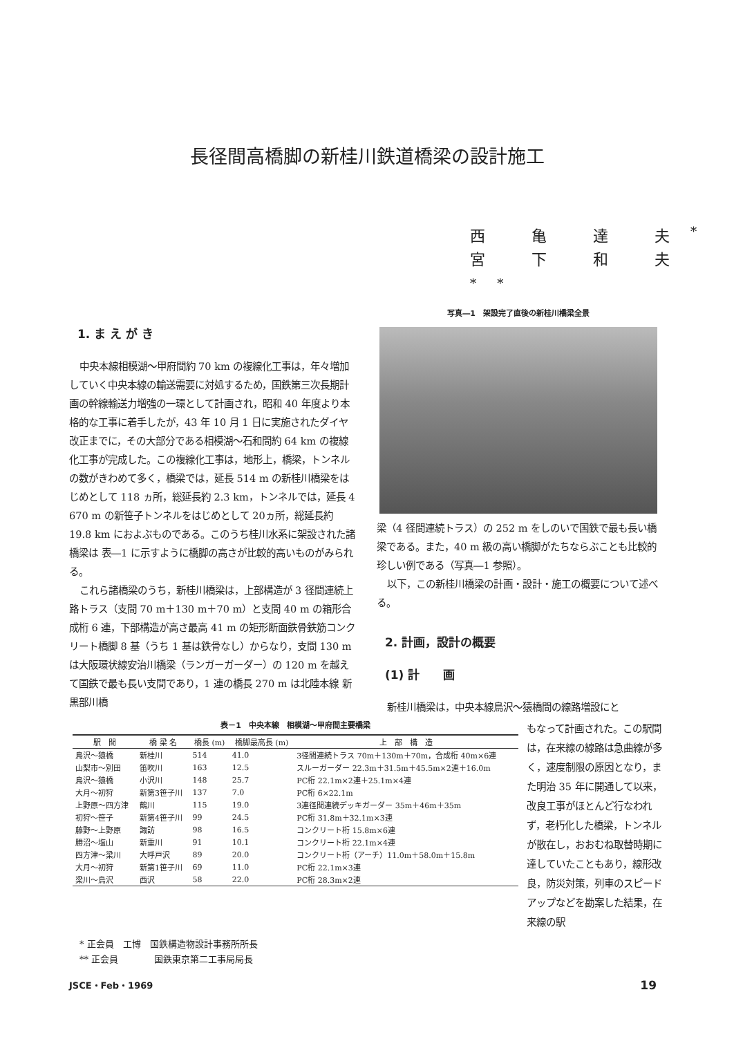長径間高橋脚の新桂川鉄道橋梁の設計施工
西 亀 達 夫<sup>*</sup>
宮 下 和 夫<sup>**</sup>
1. ま え が き
中央本線相模湖～甲府間約 70 km の複線化工事は，年々増加していく中央本線の輸送需要に対処するため，国鉄第三次長期計画の幹線輸送力増強の一環として計画され，昭和 40 年度より本格的な工事に着手したが，43 年 10 月 1 日に実施されたダイヤ改正までに，その大部分である相模湖～石和間約 64 km の複線化工事が完成した。この複線化工事は，地形上，橋梁，トンネルの数がきわめて多く，橋梁では，延長 514 m の新桂川橋梁をはじめとして 118 ヵ所，総延長約 2.3 km，トンネルでは，延長 4 670 m の新笹子トンネルをはじめとして 20ヵ所，総延長約 19.8 km におよぶものである。このうち桂川水系に架設された諸橋梁は 表―1 に示すように橋脚の高さが比較的高いものがみられる。
これら諸橋梁のうち，新桂川橋梁は，上部構造が 3 径間連続上路トラス（支間 70 m＋130 m＋70 m）と支間 40 m の箱形合成桁 6 連，下部構造が高さ最高 41 m の矩形断面鉄骨鉄筋コンクリート橋脚 8 基（うち 1 基は鉄骨なし）からなり，支間 130 m は大阪環状線安治川橋梁（ランガーガーダー）の 120 m を越えて国鉄で最も長い支間であり，1 連の橋長 270 m は北陸本線 新黒部川橋
写真―1　架設完了直後の新桂川橋梁全景
梁（4 径間連続トラス）の 252 m をしのいで国鉄で最も長い橋梁である。また，40 m 級の高い橋脚がたちならぶことも比較的珍しい例である（写真―1 参照）。
以下，この新桂川橋梁の計画・設計・施工の概要について述べる。
2. 計画，設計の概要
(1) 計　　画
新桂川橋梁は，中央本線鳥沢～猿橋間の線路増設にと
表－1　中央本線　相模湖～甲府間主要橋梁
| 駅 間 | 橋 梁 名 | 橋長 (m) | 橋脚最高長 (m) | 上 部 構 造 |
| --- | --- | --- | --- | --- |
| 鳥沢～猿橋 | 新桂川 | 514 | 41.0 | 3径間連続トラス 70m＋130m＋70m，合成桁 40m×6連 |
| 山梨市～別田 | 笛吹川 | 163 | 12.5 | スルーガーダー 22.3m＋31.5m＋45.5m×2連＋16.0m |
| 鳥沢～猿橋 | 小沢川 | 148 | 25.7 | PC桁 22.1m×2連＋25.1m×4連 |
| 大月～初狩 | 新第3笹子川 | 137 | 7.0 | PC桁 6×22.1m |
| 上野原～四方津 | 鶴川 | 115 | 19.0 | 3連径間連続デッキガーダー 35m＋46m＋35m |
| 初狩～笹子 | 新第4笹子川 | 99 | 24.5 | PC桁 31.8m＋32.1m×3連 |
| 藤野～上野原 | 諏訪 | 98 | 16.5 | コンクリート桁 15.8m×6連 |
| 勝沼～塩山 | 新重川 | 91 | 10.1 | コンクリート桁 22.1m×4連 |
| 四方津～梁川 | 大呼戸沢 | 89 | 20.0 | コンクリート桁（アーチ）11.0m＋58.0m＋15.8m |
| 大月～初狩 | 新第1笹子川 | 69 | 11.0 | PC桁 22.1m×3連 |
| 梁川～鳥沢 | 西沢 | 58 | 22.0 | PC桁 28.3m×2連 |
もなって計画された。この駅間は，在来線の線路は急曲線が多く，速度制限の原因となり，また明治 35 年に開通して以来，改良工事がほとんど行なわれず，老朽化した橋梁，トンネルが散在し，おおむね取替時期に達していたこともあり，線形改良，防災対策，列車のスピードアップなどを勘案した結果，在来線の駅
* 正会員　工博　国鉄構造物設計事務所所長
** 正会員　　　　国鉄東京第二工事局局長
JSCE・Feb・1969 19